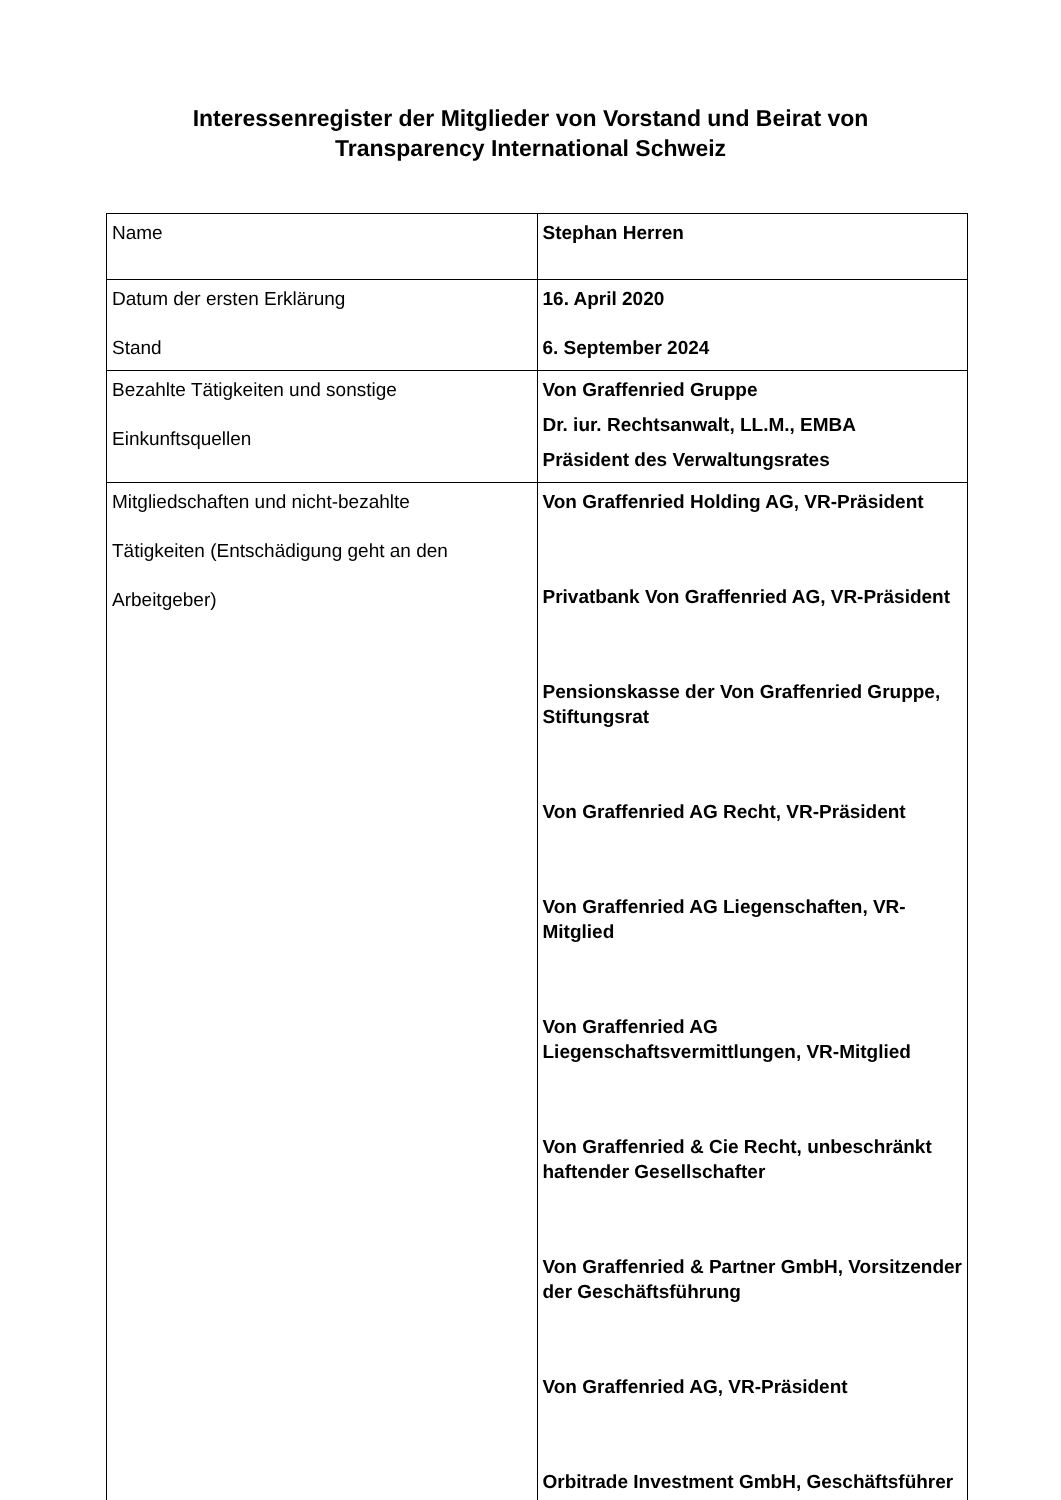Interessenregister der Mitglieder von Vorstand und Beirat von
Transparency International Schweiz
| Name | Stephan Herren |
| Datum der ersten Erklärung Stand | 16. April 2020 6. September 2024 |
| Bezahlte Tätigkeiten und sonstige Einkunftsquellen | Von Graffenried Gruppe Dr. iur. Rechtsanwalt, LL.M., EMBA Präsident des Verwaltungsrates |
| Mitgliedschaften und nicht-bezahlte Tätigkeiten (Entschädigung geht an den Arbeitgeber) | Von Graffenried Holding AG, VR-Präsident Privatbank Von Graffenried AG, VR-Präsident Pensionskasse der Von Graffenried Gruppe, Stiftungsrat Von Graffenried AG Recht, VR-Präsident Von Graffenried AG Liegenschaften, VR-Mitglied Von Graffenried AG Liegenschaftsvermittlungen, VR-Mitglied Von Graffenried & Cie Recht, unbeschränkt haftender Gesellschafter Von Graffenried & Partner GmbH, Vorsitzender der Geschäftsführung Von Graffenried AG, VR-Präsident Orbitrade Investment GmbH, Geschäftsführer |